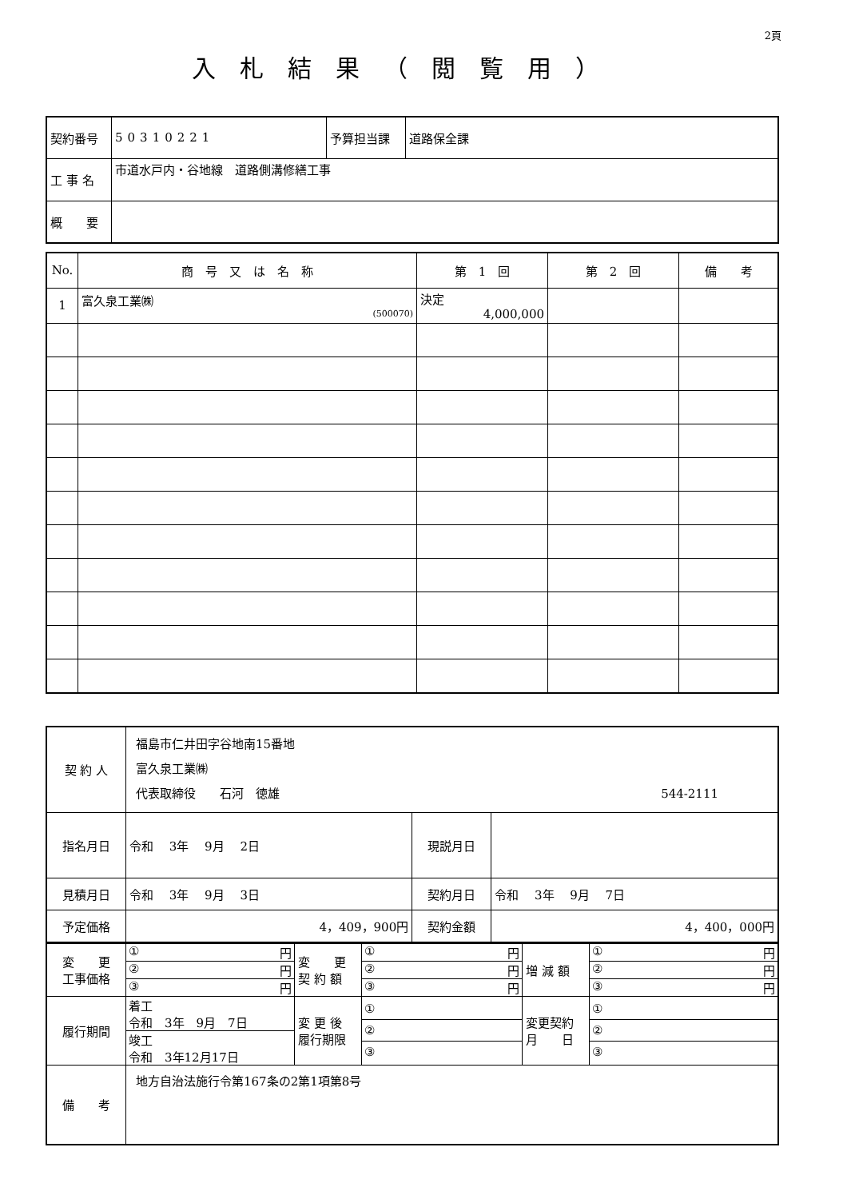2頁
入札結果（閲覧用）
| 契約番号 | 50310221 | 予算担当課 | 道路保全課 |
| 工 事 名 | 市道水戸内・谷地線 道路側溝修繕工事 | | |
| 概 要 | | | |
| No. | 商 号 又 は 名 称 | 第 1 回 | 第 2 回 | 備 考 |
| --- | --- | --- | --- | --- |
| 1 | 富久泉工業㈱ (500070) | 決定 4,000,000 | | |
| 契 約 人 | 福島市仁井田字谷地南15番地 富久泉工業㈱ 代表取締役 石河 徳雄 544-2111 | | |
| 指名月日 | 令和 3年 9月 2日 | 現説月日 | |
| 見積月日 | 令和 3年 9月 3日 | 契約月日 | 令和 3年 9月 7日 |
| 予定価格 | 4，409，900円 | 契約金額 | 4，400，000円 |
| 変 更 工事価格 | / ① 円 / / ② 円 / / ③ 円 / | 変 更 契 約 額 | / ① 円 / / ② 円 / / ③ 円 / | 増 減 額 | / ① 円 / / ② 円 / / ③ 円 / |
| 履行期間 | / 着工 令和 3年 9月 7日 / / 竣工 令和 3年12月17日 / | 変 更 後 履行期限 | / ① / / ② / / ③ / | 変更契約 月 日 | / ① / / ② / / ③ / |
| 備 考 | 地方自治法施行令第167条の2第1項第8号 | | | | |